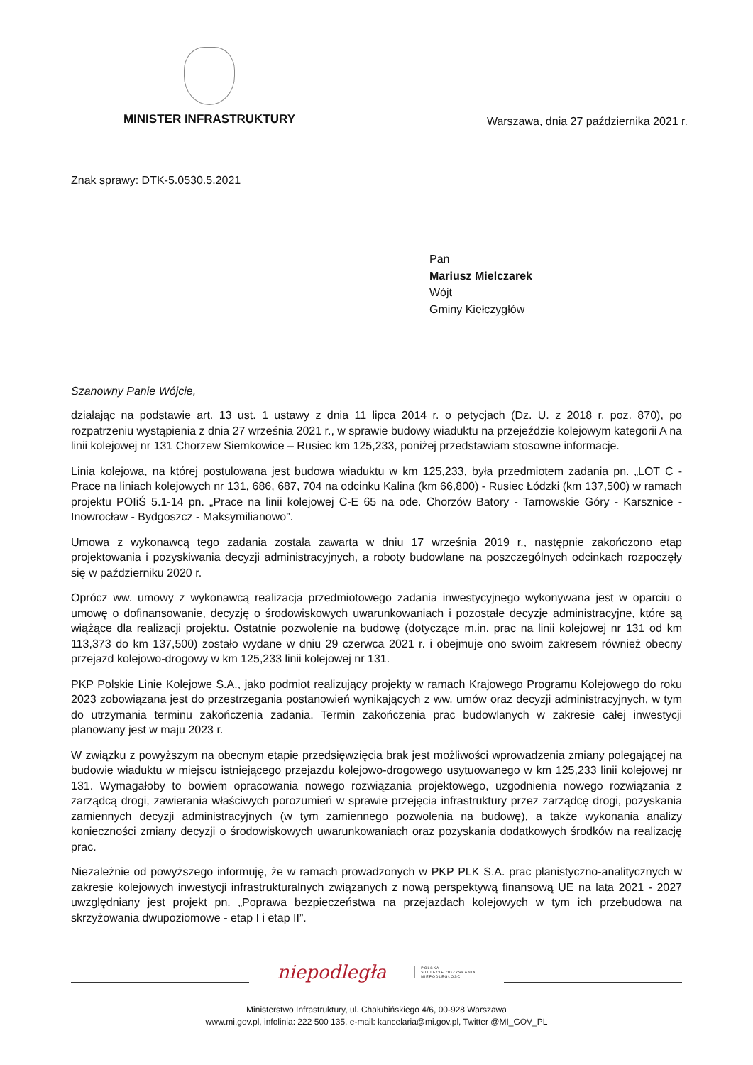MINISTER INFRASTRUKTURY
Warszawa, dnia 27 października 2021 r.
Znak sprawy: DTK-5.0530.5.2021
Pan
Mariusz Mielczarek
Wójt
Gminy Kiełczygłów
Szanowny Panie Wójcie,
działając na podstawie art. 13 ust. 1 ustawy z dnia 11 lipca 2014 r. o petycjach (Dz. U. z 2018 r. poz. 870), po rozpatrzeniu wystąpienia z dnia 27 września 2021 r., w sprawie budowy wiaduktu na przejeździe kolejowym kategorii A na linii kolejowej nr 131 Chorzew Siemkowice – Rusiec km 125,233, poniżej przedstawiam stosowne informacje.
Linia kolejowa, na której postulowana jest budowa wiaduktu w km 125,233, była przedmiotem zadania pn. „LOT C - Prace na liniach kolejowych nr 131, 686, 687, 704 na odcinku Kalina (km 66,800) - Rusiec Łódzki (km 137,500) w ramach projektu POIiŚ 5.1-14 pn. „Prace na linii kolejowej C-E 65 na ode. Chorzów Batory - Tarnowskie Góry - Karsznice - Inowrocław - Bydgoszcz - Maksymilianowo”.
Umowa z wykonawcą tego zadania została zawarta w dniu 17 września 2019 r., następnie zakończono etap projektowania i pozyskiwania decyzji administracyjnych, a roboty budowlane na poszczególnych odcinkach rozpoczęły się w październiku 2020 r.
Oprócz ww. umowy z wykonawcą realizacja przedmiotowego zadania inwestycyjnego wykonywana jest w oparciu o umowę o dofinansowanie, decyzję o środowiskowych uwarunkowaniach i pozostałe decyzje administracyjne, które są wiążące dla realizacji projektu. Ostatnie pozwolenie na budowę (dotyczące m.in. prac na linii kolejowej nr 131 od km 113,373 do km 137,500) zostało wydane w dniu 29 czerwca 2021 r. i obejmuje ono swoim zakresem również obecny przejazd kolejowo-drogowy w km 125,233 linii kolejowej nr 131.
PKP Polskie Linie Kolejowe S.A., jako podmiot realizujący projekty w ramach Krajowego Programu Kolejowego do roku 2023 zobowiązana jest do przestrzegania postanowień wynikających z ww. umów oraz decyzji administracyjnych, w tym do utrzymania terminu zakończenia zadania. Termin zakończenia prac budowlanych w zakresie całej inwestycji planowany jest w maju 2023 r.
W związku z powyższym na obecnym etapie przedsięwzięcia brak jest możliwości wprowadzenia zmiany polegającej na budowie wiaduktu w miejscu istniejącego przejazdu kolejowo-drogowego usytuowanego w km 125,233 linii kolejowej nr 131. Wymagałoby to bowiem opracowania nowego rozwiązania projektowego, uzgodnienia nowego rozwiązania z zarządcą drogi, zawierania właściwych porozumień w sprawie przejęcia infrastruktury przez zarządcę drogi, pozyskania zamiennych decyzji administracyjnych (w tym zamiennego pozwolenia na budowę), a także wykonania analizy konieczności zmiany decyzji o środowiskowych uwarunkowaniach oraz pozyskania dodatkowych środków na realizację prac.
Niezależnie od powyższego informuję, że w ramach prowadzonych w PKP PLK S.A. prac planistyczno-analitycznych w zakresie kolejowych inwestycji infrastrukturalnych związanych z nową perspektywą finansową UE na lata 2021 - 2027 uwzględniany jest projekt pn. „Poprawa bezpieczeństwa na przejazdach kolejowych w tym ich przebudowa na skrzyżowania dwupoziomowe - etap I i etap II”.
niepodległa
POLSKA
STULECIE ODZYSKANIA
NIEPODLEGŁOŚCI
Ministerstwo Infrastruktury, ul. Chałubińskiego 4/6, 00-928 Warszawa
www.mi.gov.pl, infolinia: 222 500 135, e-mail: kancelaria@mi.gov.pl, Twitter @MI_GOV_PL